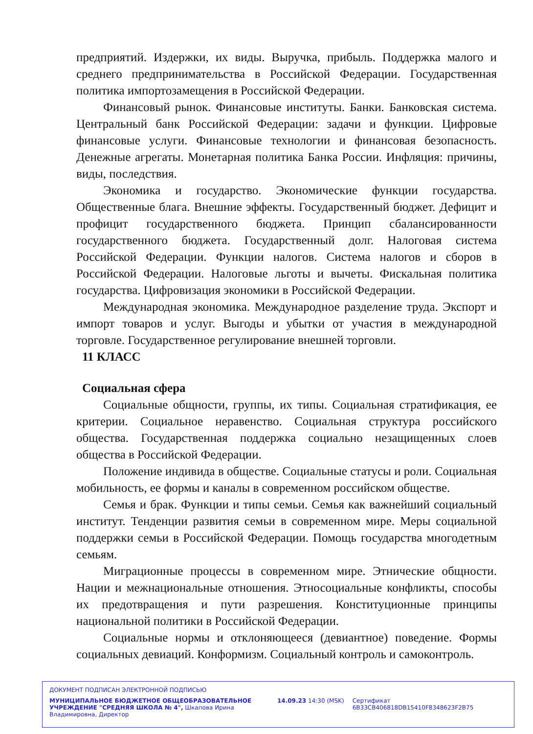предприятий. Издержки, их виды. Выручка, прибыль. Поддержка малого и среднего предпринимательства в Российской Федерации. Государственная политика импортозамещения в Российской Федерации.
Финансовый рынок. Финансовые институты. Банки. Банковская система. Центральный банк Российской Федерации: задачи и функции. Цифровые финансовые услуги. Финансовые технологии и финансовая безопасность. Денежные агрегаты. Монетарная политика Банка России. Инфляция: причины, виды, последствия.
Экономика и государство. Экономические функции государства. Общественные блага. Внешние эффекты. Государственный бюджет. Дефицит и профицит государственного бюджета. Принцип сбалансированности государственного бюджета. Государственный долг. Налоговая система Российской Федерации. Функции налогов. Система налогов и сборов в Российской Федерации. Налоговые льготы и вычеты. Фискальная политика государства. Цифровизация экономики в Российской Федерации.
Международная экономика. Международное разделение труда. Экспорт и импорт товаров и услуг. Выгоды и убытки от участия в международной торговле. Государственное регулирование внешней торговли.
11 КЛАСС
Социальная сфера
Социальные общности, группы, их типы. Социальная стратификация, ее критерии. Социальное неравенство. Социальная структура российского общества. Государственная поддержка социально незащищенных слоев общества в Российской Федерации.
Положение индивида в обществе. Социальные статусы и роли. Социальная мобильность, ее формы и каналы в современном российском обществе.
Семья и брак. Функции и типы семьи. Семья как важнейший социальный институт. Тенденции развития семьи в современном мире. Меры социальной поддержки семьи в Российской Федерации. Помощь государства многодетным семьям.
Миграционные процессы в современном мире. Этнические общности. Нации и межнациональные отношения. Этносоциальные конфликты, способы их предотвращения и пути разрешения. Конституционные принципы национальной политики в Российской Федерации.
Социальные нормы и отклоняющееся (девиантное) поведение. Формы социальных девиаций. Конформизм. Социальный контроль и самоконтроль.
ДОКУМЕНТ ПОДПИСАН ЭЛЕКТРОННОЙ ПОДПИСЬЮ
МУНИЦИПАЛЬНОЕ БЮДЖЕТНОЕ ОБЩЕОБРАЗОВАТЕЛЬНОЕ УЧРЕЖДЕНИЕ "СРЕДНЯЯ ШКОЛА № 4", Шкапова Ирина Владимировна, Директор
14.09.23 14:30 (MSK) Сертификат 6B33CB406818DB15410F8348623F2B75